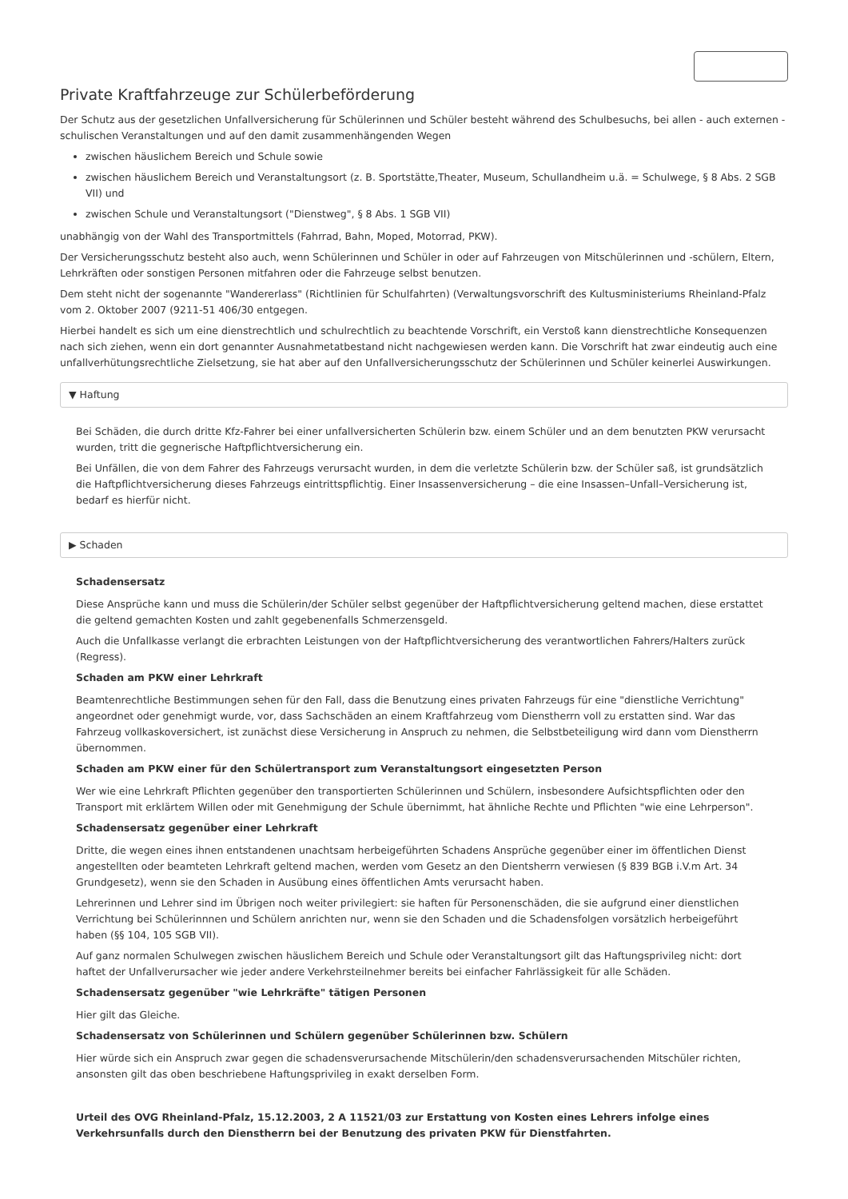Private Kraftfahrzeuge zur Schülerbeförderung
Der Schutz aus der gesetzlichen Unfallversicherung für Schülerinnen und Schüler besteht während des Schulbesuchs, bei allen - auch externen - schulischen Veranstaltungen und auf den damit zusammenhängenden Wegen
zwischen häuslichem Bereich und Schule sowie
zwischen häuslichem Bereich und Veranstaltungsort (z. B. Sportstätte,Theater, Museum, Schullandheim u.ä. = Schulwege, § 8 Abs. 2 SGB VII) und
zwischen Schule und Veranstaltungsort ("Dienstweg", § 8 Abs. 1 SGB VII)
unabhängig von der Wahl des Transportmittels (Fahrrad, Bahn, Moped, Motorrad, PKW).
Der Versicherungsschutz besteht also auch, wenn Schülerinnen und Schüler in oder auf Fahrzeugen von Mitschülerinnen und -schülern, Eltern, Lehrkräften oder sonstigen Personen mitfahren oder die Fahrzeuge selbst benutzen.
Dem steht nicht der sogenannte "Wandererlass" (Richtlinien für Schulfahrten) (Verwaltungsvorschrift des Kultusministeriums Rheinland-Pfalz vom 2. Oktober 2007 (9211-51 406/30 entgegen.
Hierbei handelt es sich um eine dienstrechtlich und schulrechtlich zu beachtende Vorschrift, ein Verstoß kann dienstrechtliche Konsequenzen nach sich ziehen, wenn ein dort genannter Ausnahmetatbestand nicht nachgewiesen werden kann. Die Vorschrift hat zwar eindeutig auch eine unfallverhütungsrechtliche Zielsetzung, sie hat aber auf den Unfallversicherungsschutz der Schülerinnen und Schüler keinerlei Auswirkungen.
▼ Haftung
Bei Schäden, die durch dritte Kfz-Fahrer bei einer unfallversicherten Schülerin bzw. einem Schüler und an dem benutzten PKW verursacht wurden, tritt die gegnerische Haftpflichtversicherung ein.
Bei Unfällen, die von dem Fahrer des Fahrzeugs verursacht wurden, in dem die verletzte Schülerin bzw. der Schüler saß, ist grundsätzlich die Haftpflichtversicherung dieses Fahrzeugs eintrittspflichtig. Einer Insassenversicherung – die eine Insassen–Unfall–Versicherung ist, bedarf es hierfür nicht.
▶ Schaden
Schadensersatz
Diese Ansprüche kann und muss die Schülerin/der Schüler selbst gegenüber der Haftpflichtversicherung geltend machen, diese erstattet die geltend gemachten Kosten und zahlt gegebenenfalls Schmerzensgeld.
Auch die Unfallkasse verlangt die erbrachten Leistungen von der Haftpflichtversicherung des verantwortlichen Fahrers/Halters zurück (Regress).
Schaden am PKW einer Lehrkraft
Beamtenrechtliche Bestimmungen sehen für den Fall, dass die Benutzung eines privaten Fahrzeugs für eine "dienstliche Verrichtung" angeordnet oder genehmigt wurde, vor, dass Sachschäden an einem Kraftfahrzeug vom Dienstherrn voll zu erstatten sind. War das Fahrzeug vollkaskoversichert, ist zunächst diese Versicherung in Anspruch zu nehmen, die Selbstbeteiligung wird dann vom Dienstherrn übernommen.
Schaden am PKW einer für den Schülertransport zum Veranstaltungsort eingesetzten Person
Wer wie eine Lehrkraft Pflichten gegenüber den transportierten Schülerinnen und Schülern, insbesondere Aufsichtspflichten oder den Transport mit erklärtem Willen oder mit Genehmigung der Schule übernimmt, hat ähnliche Rechte und Pflichten "wie eine Lehrperson".
Schadensersatz gegenüber einer Lehrkraft
Dritte, die wegen eines ihnen entstandenen unachtsam herbeigeführten Schadens Ansprüche gegenüber einer im öffentlichen Dienst angestellten oder beamteten Lehrkraft geltend machen, werden vom Gesetz an den Dientsherrn verwiesen (§ 839 BGB i.V.m Art. 34 Grundgesetz), wenn sie den Schaden in Ausübung eines öffentlichen Amts verursacht haben.
Lehrerinnen und Lehrer sind im Übrigen noch weiter privilegiert: sie haften für Personenschäden, die sie aufgrund einer dienstlichen Verrichtung bei Schülerinnnen und Schülern anrichten nur, wenn sie den Schaden und die Schadensfolgen vorsätzlich herbeigeführt haben (§§ 104, 105 SGB VII).
Auf ganz normalen Schulwegen zwischen häuslichem Bereich und Schule oder Veranstaltungsort gilt das Haftungsprivileg nicht: dort haftet der Unfallverursacher wie jeder andere Verkehrsteilnehmer bereits bei einfacher Fahrlässigkeit für alle Schäden.
Schadensersatz gegenüber "wie Lehrkräfte" tätigen Personen
Hier gilt das Gleiche.
Schadensersatz von Schülerinnen und Schülern gegenüber Schülerinnen bzw. Schülern
Hier würde sich ein Anspruch zwar gegen die schadensverursachende Mitschülerin/den schadensverursachenden Mitschüler richten, ansonsten gilt das oben beschriebene Haftungsprivileg in exakt derselben Form.
Urteil des OVG Rheinland-Pfalz, 15.12.2003, 2 A 11521/03 zur Erstattung von Kosten eines Lehrers infolge eines Verkehrsunfalls durch den Dienstherrn bei der Benutzung des privaten PKW für Dienstfahrten.